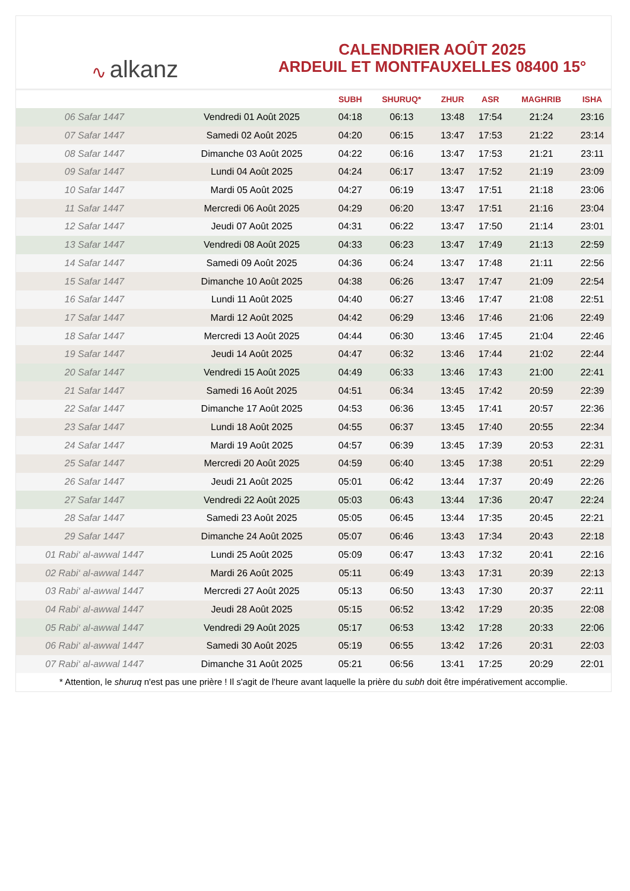∿ alkanz
CALENDRIER AOÛT 2025
ARDEUIL ET MONTFAUXELLES 08400 15°
| | | SUBH | SHURUQ* | ZHUR | ASR | MAGHRIB | ISHA |
| --- | --- | --- | --- | --- | --- | --- | --- |
| 06 Safar 1447 | Vendredi 01 Août 2025 | 04:18 | 06:13 | 13:48 | 17:54 | 21:24 | 23:16 |
| 07 Safar 1447 | Samedi 02 Août 2025 | 04:20 | 06:15 | 13:47 | 17:53 | 21:22 | 23:14 |
| 08 Safar 1447 | Dimanche 03 Août 2025 | 04:22 | 06:16 | 13:47 | 17:53 | 21:21 | 23:11 |
| 09 Safar 1447 | Lundi 04 Août 2025 | 04:24 | 06:17 | 13:47 | 17:52 | 21:19 | 23:09 |
| 10 Safar 1447 | Mardi 05 Août 2025 | 04:27 | 06:19 | 13:47 | 17:51 | 21:18 | 23:06 |
| 11 Safar 1447 | Mercredi 06 Août 2025 | 04:29 | 06:20 | 13:47 | 17:51 | 21:16 | 23:04 |
| 12 Safar 1447 | Jeudi 07 Août 2025 | 04:31 | 06:22 | 13:47 | 17:50 | 21:14 | 23:01 |
| 13 Safar 1447 | Vendredi 08 Août 2025 | 04:33 | 06:23 | 13:47 | 17:49 | 21:13 | 22:59 |
| 14 Safar 1447 | Samedi 09 Août 2025 | 04:36 | 06:24 | 13:47 | 17:48 | 21:11 | 22:56 |
| 15 Safar 1447 | Dimanche 10 Août 2025 | 04:38 | 06:26 | 13:47 | 17:47 | 21:09 | 22:54 |
| 16 Safar 1447 | Lundi 11 Août 2025 | 04:40 | 06:27 | 13:46 | 17:47 | 21:08 | 22:51 |
| 17 Safar 1447 | Mardi 12 Août 2025 | 04:42 | 06:29 | 13:46 | 17:46 | 21:06 | 22:49 |
| 18 Safar 1447 | Mercredi 13 Août 2025 | 04:44 | 06:30 | 13:46 | 17:45 | 21:04 | 22:46 |
| 19 Safar 1447 | Jeudi 14 Août 2025 | 04:47 | 06:32 | 13:46 | 17:44 | 21:02 | 22:44 |
| 20 Safar 1447 | Vendredi 15 Août 2025 | 04:49 | 06:33 | 13:46 | 17:43 | 21:00 | 22:41 |
| 21 Safar 1447 | Samedi 16 Août 2025 | 04:51 | 06:34 | 13:45 | 17:42 | 20:59 | 22:39 |
| 22 Safar 1447 | Dimanche 17 Août 2025 | 04:53 | 06:36 | 13:45 | 17:41 | 20:57 | 22:36 |
| 23 Safar 1447 | Lundi 18 Août 2025 | 04:55 | 06:37 | 13:45 | 17:40 | 20:55 | 22:34 |
| 24 Safar 1447 | Mardi 19 Août 2025 | 04:57 | 06:39 | 13:45 | 17:39 | 20:53 | 22:31 |
| 25 Safar 1447 | Mercredi 20 Août 2025 | 04:59 | 06:40 | 13:45 | 17:38 | 20:51 | 22:29 |
| 26 Safar 1447 | Jeudi 21 Août 2025 | 05:01 | 06:42 | 13:44 | 17:37 | 20:49 | 22:26 |
| 27 Safar 1447 | Vendredi 22 Août 2025 | 05:03 | 06:43 | 13:44 | 17:36 | 20:47 | 22:24 |
| 28 Safar 1447 | Samedi 23 Août 2025 | 05:05 | 06:45 | 13:44 | 17:35 | 20:45 | 22:21 |
| 29 Safar 1447 | Dimanche 24 Août 2025 | 05:07 | 06:46 | 13:43 | 17:34 | 20:43 | 22:18 |
| 01 Rabi‘ al-awwal 1447 | Lundi 25 Août 2025 | 05:09 | 06:47 | 13:43 | 17:32 | 20:41 | 22:16 |
| 02 Rabi‘ al-awwal 1447 | Mardi 26 Août 2025 | 05:11 | 06:49 | 13:43 | 17:31 | 20:39 | 22:13 |
| 03 Rabi‘ al-awwal 1447 | Mercredi 27 Août 2025 | 05:13 | 06:50 | 13:43 | 17:30 | 20:37 | 22:11 |
| 04 Rabi‘ al-awwal 1447 | Jeudi 28 Août 2025 | 05:15 | 06:52 | 13:42 | 17:29 | 20:35 | 22:08 |
| 05 Rabi‘ al-awwal 1447 | Vendredi 29 Août 2025 | 05:17 | 06:53 | 13:42 | 17:28 | 20:33 | 22:06 |
| 06 Rabi‘ al-awwal 1447 | Samedi 30 Août 2025 | 05:19 | 06:55 | 13:42 | 17:26 | 20:31 | 22:03 |
| 07 Rabi‘ al-awwal 1447 | Dimanche 31 Août 2025 | 05:21 | 06:56 | 13:41 | 17:25 | 20:29 | 22:01 |
* Attention, le shuruq n'est pas une prière ! Il s'agit de l'heure avant laquelle la prière du subh doit être impérativement accomplie.